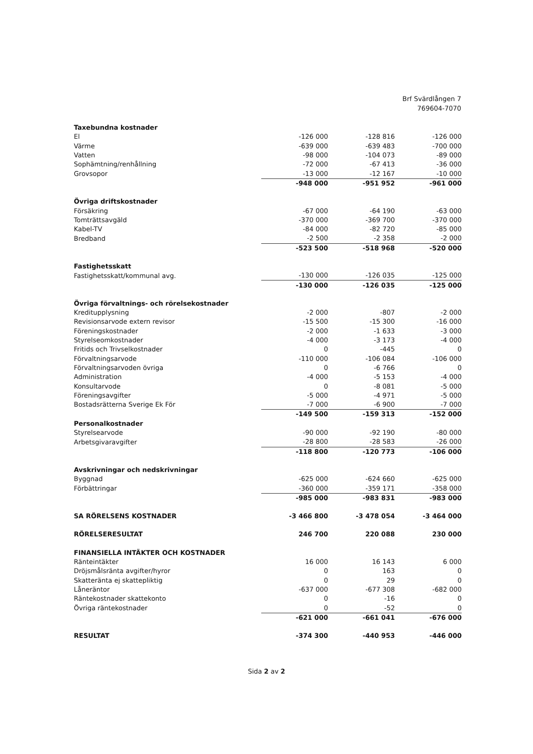Brf Svärdlången 7
769604-7070
| Taxebundna kostnader | | | |
| El | -126 000 | -128 816 | -126 000 |
| Värme | -639 000 | -639 483 | -700 000 |
| Vatten | -98 000 | -104 073 | -89 000 |
| Sophämtning/renhållning | -72 000 | -67 413 | -36 000 |
| Grovsopor | -13 000 | -12 167 | -10 000 |
| | -948 000 | -951 952 | -961 000 |
| Övriga driftskostnader | | | |
| Försäkring | -67 000 | -64 190 | -63 000 |
| Tomträttsavgäld | -370 000 | -369 700 | -370 000 |
| Kabel-TV | -84 000 | -82 720 | -85 000 |
| Bredband | -2 500 | -2 358 | -2 000 |
| | -523 500 | -518 968 | -520 000 |
| Fastighetsskatt | | | |
| Fastighetsskatt/kommunal avg. | -130 000 | -126 035 | -125 000 |
| | -130 000 | -126 035 | -125 000 |
| Övriga förvaltnings- och rörelsekostnader | | | |
| Kreditupplysning | -2 000 | -807 | -2 000 |
| Revisionsarvode extern revisor | -15 500 | -15 300 | -16 000 |
| Föreningskostnader | -2 000 | -1 633 | -3 000 |
| Styrelseomkostnader | -4 000 | -3 173 | -4 000 |
| Fritids och Trivselkostnader | 0 | -445 | 0 |
| Förvaltningsarvode | -110 000 | -106 084 | -106 000 |
| Förvaltningsarvoden övriga | 0 | -6 766 | 0 |
| Administration | -4 000 | -5 153 | -4 000 |
| Konsultarvode | 0 | -8 081 | -5 000 |
| Föreningsavgifter | -5 000 | -4 971 | -5 000 |
| Bostadsrätterna Sverige Ek För | -7 000 | -6 900 | -7 000 |
| | -149 500 | -159 313 | -152 000 |
| Personalkostnader | | | |
| Styrelsearvode | -90 000 | -92 190 | -80 000 |
| Arbetsgivaravgifter | -28 800 | -28 583 | -26 000 |
| | -118 800 | -120 773 | -106 000 |
| Avskrivningar och nedskrivningar | | | |
| Byggnad | -625 000 | -624 660 | -625 000 |
| Förbättringar | -360 000 | -359 171 | -358 000 |
| | -985 000 | -983 831 | -983 000 |
| SA RÖRELSENS KOSTNADER | -3 466 800 | -3 478 054 | -3 464 000 |
| RÖRELSERESULTAT | 246 700 | 220 088 | 230 000 |
| FINANSIELLA INTÄKTER OCH KOSTNADER | | | |
| Ränteintäkter | 16 000 | 16 143 | 6 000 |
| Dröjsmålsränta avgifter/hyror | 0 | 163 | 0 |
| Skatteränta ej skattepliktig | 0 | 29 | 0 |
| Låneräntor | -637 000 | -677 308 | -682 000 |
| Räntekostnader skattekonto | 0 | -16 | 0 |
| Övriga räntekostnader | 0 | -52 | 0 |
| | -621 000 | -661 041 | -676 000 |
| RESULTAT | -374 300 | -440 953 | -446 000 |
Sida 2 av 2